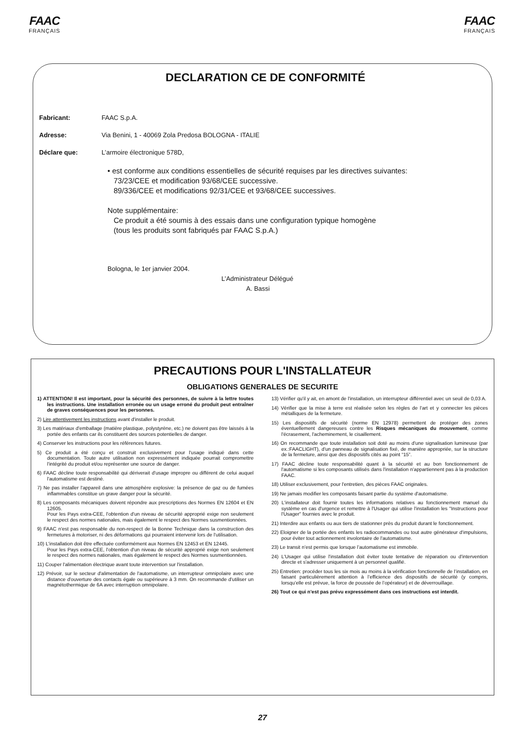FAAC
FRANÇAIS
FAAC
FRANÇAIS
DECLARATION CE DE CONFORMITÉ
Fabricant: FAAC S.p.A.
Adresse: Via Benini, 1 - 40069 Zola Predosa BOLOGNA - ITALIE
Déclare que: L’armoire électronique 578D,
• est conforme aux conditions essentielles de sécurité requises par les directives suivantes:
73/23/CEE et modification 93/68/CEE successive.
89/336/CEE et modifications 92/31/CEE et 93/68/CEE successives.
Note supplémentaire:
Ce produit a été soumis à des essais dans une configuration typique homogène
(tous les produits sont fabriqués par FAAC S.p.A.)
Bologna, le 1er janvier 2004.
L’Administrateur Délégué
A. Bassi
PRECAUTIONS POUR L'INSTALLATEUR
OBLIGATIONS GENERALES DE SECURITE
1) ATTENTION! Il est important, pour la sécurité des personnes, de suivre à la lettre toutes les instructions. Une installation erronée ou un usage erroné du produit peut entraîner de graves conséquences pour les personnes.
2) Lire attentivement les instructions avant d'installer le produit.
3) Les matériaux d'emballage (matière plastique, polystyrène, etc.) ne doivent pas être laissés à la portée des enfants car ils constituent des sources potentielles de danger.
4) Conserver les instructions pour les références futures.
5) Ce produit a été conçu et construit exclusivement pour l'usage indiqué dans cette documentation. Toute autre utilisation non expressément indiquée pourrait compromettre l'intégrité du produit et/ou représenter une source de danger.
6) FAAC décline toute responsabilité qui déri­verait d'usage impropre ou différent de celui auquel l'automatisme est destiné.
7) Ne pas installer l'appareil dans une atmosphère explosive: la présence de gaz ou de fumées inflammables constitue un grave danger pour la sécurité.
8) Les composants mécaniques doivent répondre aux prescriptions des Normes EN 12604 et EN 12605.
Pour les Pays extra-CEE, l'obtention d'un niveau de sécurité approprié exige non seulement le respect des normes nationales, mais également le respect des Normes susmentionnées.
9) FAAC n'est pas responsable du non-respect de la Bonne Technique dans la construction des fermetures à motoriser, ni des déformations qui pourraient intervenir lors de l'utilisation.
10) L'installation doit être effectuée conformément aux Normes EN 12453 et EN 12445.
Pour les Pays extra-CEE, l'obtention d'un niveau de sécurité approprié exige non seulement le respect des normes nationales, mais également le respect des Normes susmentionnées.
11) Couper l'alimentation électrique avant toute intervention sur l'installation.
12) Prévoir, sur le secteur d'alimentation de l'automatisme, un interrupteur omnipolaire avec une distance d'ouverture des contacts égale ou supérieure à 3 mm. On recommande d'utiliser un magnétothermique de 6A avec interruption omnipolaire.
13) Vérifier qu'il y ait, en amont de l'installation, un interrupteur différentiel avec un seuil de 0,03 A.
14) Vérifier que la mise à terre est réalisée selon les règles de l'art et y connecter les pièces métalliques de la fermeture.
15) Les dispositifs de sécurité (norme EN 12978) permettent de protéger des zones éventuellement dangereuses contre les Risques mécaniques du mouvement, comme l'écrasement, l'acheminement, le cisaillement.
16) On recommande que toute installation soit doté au moins d'une signalisation lumineuse (par ex.:FAACLIGHT), d'un panneau de signalisation fixé, de manière appropriée, sur la structure de la fermeture, ainsi que des dispositifs cités au point “15”.
17) FAAC décline toute responsabilité quant à la sécurité et au bon fonctionnement de l'automatisme si les composants utilisés dans l'installation n'appartiennent pas à la production FAAC.
18) Utiliser exclusivement, pour l'entretien, des pièces FAAC originales.
19) Ne jamais modifier les composants faisant partie du système d'automatisme.
20) L'installateur doit fournir toutes les informations relatives au fonctionnement manuel du système en cas d'urgence et remettre à l'Usager qui utilise l'installation les "Instructions pour l'Usager" fournies avec le produit.
21) Interdire aux enfants ou aux tiers de stationner près du produit durant le fonctionnement.
22) Eloigner de la portée des enfants les radiocommandes ou tout autre générateur d'impulsions, pour éviter tout actionnement involontaire de l'automatisme.
23) Le transit n’est permis que lorsque l’automatisme est immobile.
24) L'Usager qui utilise l'installation doit éviter toute tentative de réparation ou d'intervention directe et s'adresser uniquement à un personnel qualifié.
25) Entretien: procéder tous les six mois au moins à la vérification fonctionnelle de l’installation, en faisant particulièrement attention à l’efficience des dispositifs de sécurité (y compris, lorsqu’elle est prévue, la force de poussée de l’opérateur) et de déverrouillage.
26) Tout ce qui n'est pas prévu expressément dans ces instructions est interdit.
27